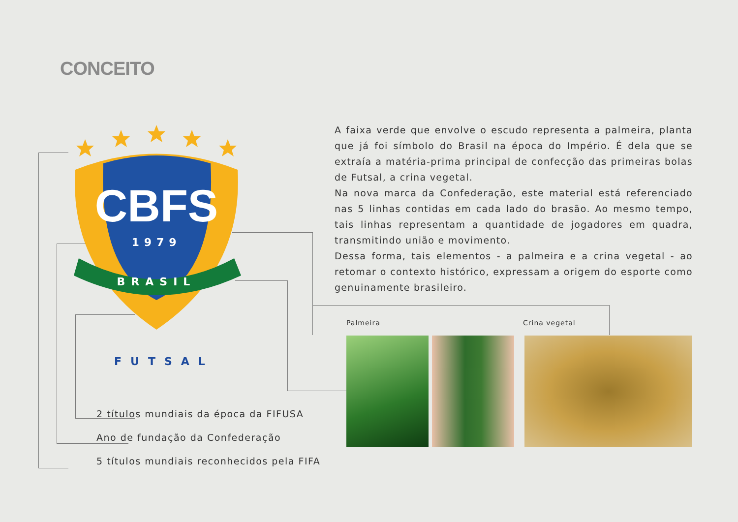CONCEITO
CBFS
1979
BRASIL
FUTSAL
2 títulos mundiais da época da FIFUSA
Ano de fundação da Confederação
5 títulos mundiais reconhecidos pela FIFA
A faixa verde que envolve o escudo representa a palmeira, planta que já foi símbolo do Brasil na época do Império. É dela que se extraía a matéria-prima principal de confecção das primeiras bolas de Futsal, a crina vegetal.
Na nova marca da Confederação, este material está referenciado nas 5 linhas contidas em cada lado do brasão. Ao mesmo tempo, tais linhas representam a quantidade de jogadores em quadra, transmitindo união e movimento.
Dessa forma, tais elementos - a palmeira e a crina vegetal - ao retomar o contexto histórico, expressam a origem do esporte como genuinamente brasileiro.
Palmeira Crina vegetal